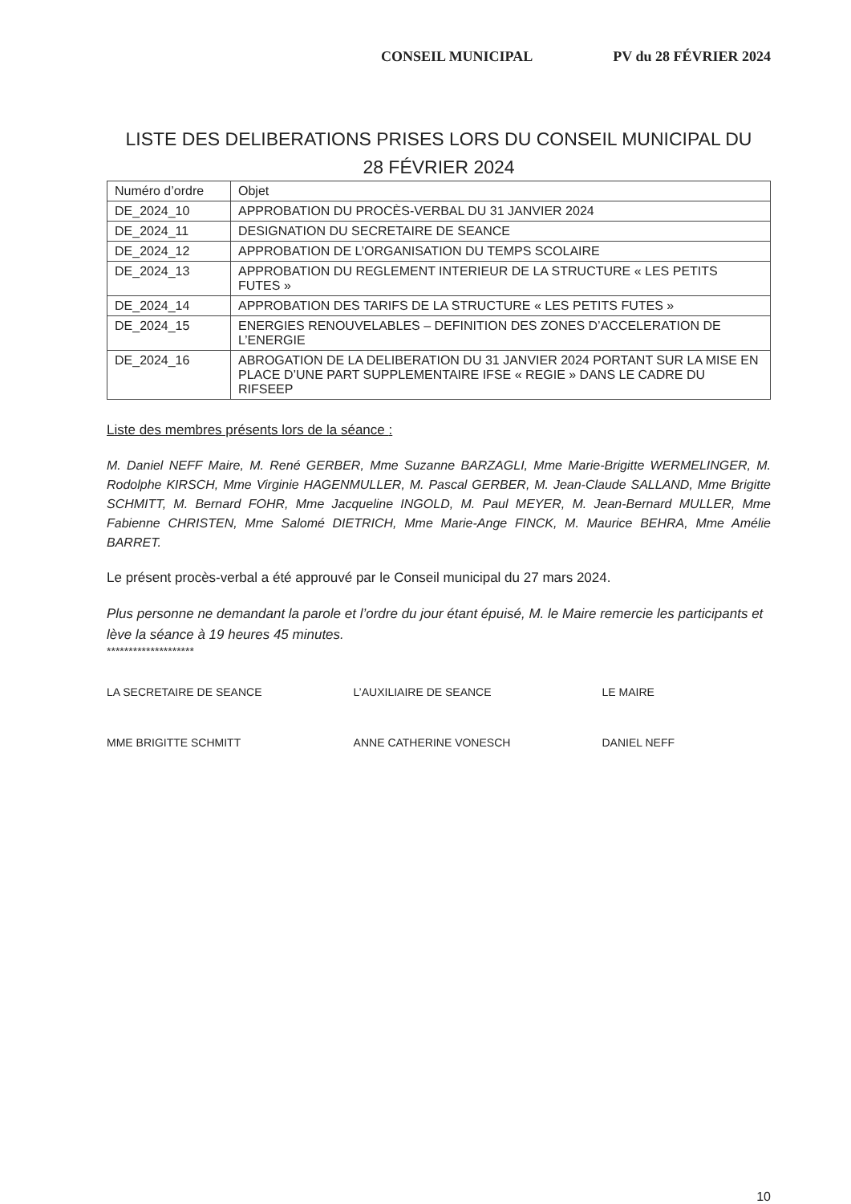CONSEIL MUNICIPAL PV du 28 FÉVRIER 2024
LISTE DES DELIBERATIONS PRISES LORS DU CONSEIL MUNICIPAL DU
28 FÉVRIER 2024
| Numéro d’ordre | Objet |
| DE_2024_10 | APPROBATION DU PROCÈS-VERBAL DU 31 JANVIER 2024 |
| DE_2024_11 | DESIGNATION DU SECRETAIRE DE SEANCE |
| DE_2024_12 | APPROBATION DE L’ORGANISATION DU TEMPS SCOLAIRE |
| DE_2024_13 | APPROBATION DU REGLEMENT INTERIEUR DE LA STRUCTURE « LES PETITS FUTES » |
| DE_2024_14 | APPROBATION DES TARIFS DE LA STRUCTURE « LES PETITS FUTES » |
| DE_2024_15 | ENERGIES RENOUVELABLES – DEFINITION DES ZONES D’ACCELERATION DE L’ENERGIE |
| DE_2024_16 | ABROGATION DE LA DELIBERATION DU 31 JANVIER 2024 PORTANT SUR LA MISE EN PLACE D’UNE PART SUPPLEMENTAIRE IFSE « REGIE » DANS LE CADRE DU RIFSEEP |
Liste des membres présents lors de la séance :
M. Daniel NEFF Maire, M. René GERBER, Mme Suzanne BARZAGLI, Mme Marie-Brigitte WERMELINGER, M. Rodolphe KIRSCH, Mme Virginie HAGENMULLER, M. Pascal GERBER, M. Jean-Claude SALLAND, Mme Brigitte SCHMITT, M. Bernard FOHR, Mme Jacqueline INGOLD, M. Paul MEYER, M. Jean-Bernard MULLER, Mme Fabienne CHRISTEN, Mme Salomé DIETRICH, Mme Marie-Ange FINCK, M. Maurice BEHRA, Mme Amélie BARRET.
Le présent procès-verbal a été approuvé par le Conseil municipal du 27 mars 2024.
Plus personne ne demandant la parole et l’ordre du jour étant épuisé, M. le Maire remercie les participants et lève la séance à 19 heures 45 minutes.
********************
LA SECRETAIRE DE SEANCE
MME BRIGITTE SCHMITT
L’AUXILIAIRE DE SEANCE
ANNE CATHERINE VONESCH
LE MAIRE
DANIEL NEFF
10